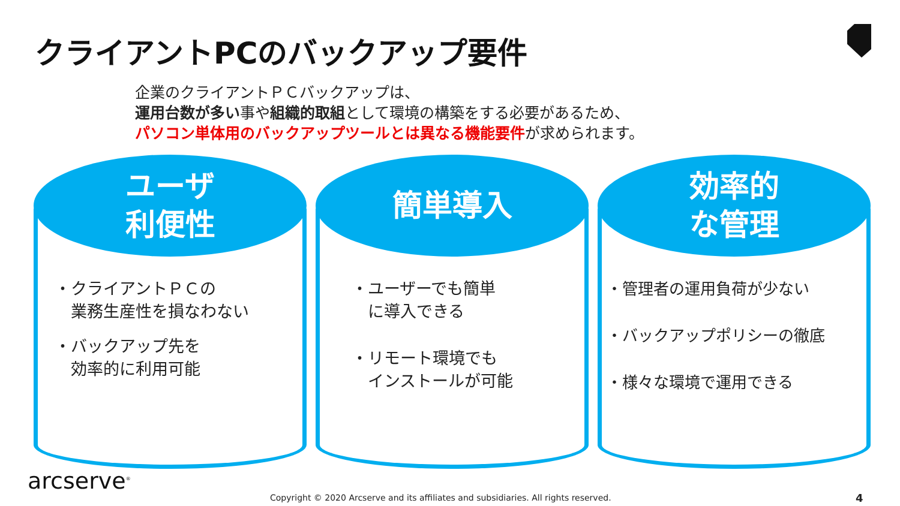クライアントPCのバックアップ要件
企業のクライアントＰＣバックアップは、
運用台数が多い事や組織的取組として環境の構築をする必要があるため、
パソコン単体用のバックアップツールとは異なる機能要件が求められます。
ユーザ
利便性
・クライアントＰＣの
　業務生産性を損なわない
・バックアップ先を
　効率的に利用可能
簡単導入
・ユーザーでも簡単
　に導入できる
・リモート環境でも
　インストールが可能
効率的
な管理
・管理者の運用負荷が少ない
・バックアップポリシーの徹底
・様々な環境で運用できる
arcserve<sup>®</sup>
Copyright © 2020 Arcserve and its affiliates and subsidiaries. All rights reserved.
4